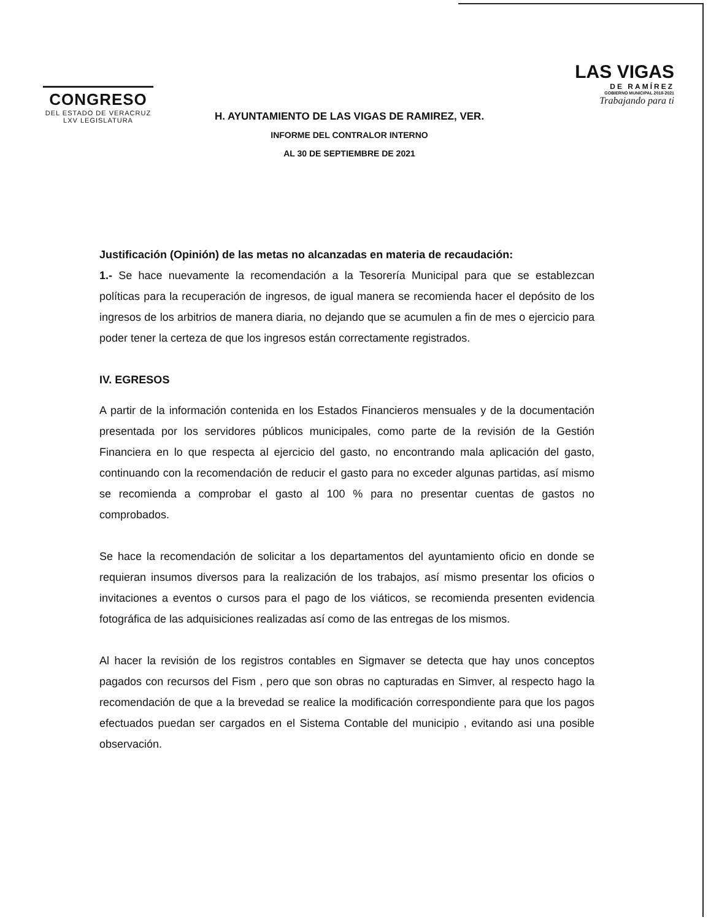CONGRESO
DEL ESTADO DE VERACRUZ
LXV LEGISLATURA
H. AYUNTAMIENTO DE LAS VIGAS DE RAMIREZ, VER.
INFORME DEL CONTRALOR INTERNO
AL 30 DE SEPTIEMBRE DE 2021
LAS VIGAS
DE RAMÍREZ
GOBIERNO MUNICIPAL 2018-2021
Trabajando para ti
Justificación (Opinión) de las metas no alcanzadas en materia de recaudación:
1.- Se hace nuevamente la recomendación a la Tesorería Municipal para que se establezcan políticas para la recuperación de ingresos, de igual manera se recomienda hacer el depósito de los ingresos de los arbitrios de manera diaria, no dejando que se acumulen a fin de mes o ejercicio para poder tener la certeza de que los ingresos están correctamente registrados.
IV. EGRESOS
A partir de la información contenida en los Estados Financieros mensuales y de la documentación presentada por los servidores públicos municipales, como parte de la revisión de la Gestión Financiera en lo que respecta al ejercicio del gasto, no encontrando mala aplicación del gasto, continuando con la recomendación de reducir el gasto para no exceder algunas partidas, así mismo se recomienda a comprobar el gasto al 100 % para no presentar cuentas de gastos no comprobados.
Se hace la recomendación de solicitar a los departamentos del ayuntamiento oficio en donde se requieran insumos diversos para la realización de los trabajos, así mismo presentar los oficios o invitaciones a eventos o cursos para el pago de los viáticos, se recomienda presenten evidencia fotográfica de las adquisiciones realizadas así como de las entregas de los mismos.
Al hacer la revisión de los registros contables en Sigmaver se detecta que hay unos conceptos pagados con recursos del Fism , pero que son obras no capturadas en Simver, al respecto hago la recomendación de que a la brevedad se realice la modificación correspondiente para que los pagos efectuados puedan ser cargados en el Sistema Contable del municipio , evitando asi una posible observación.